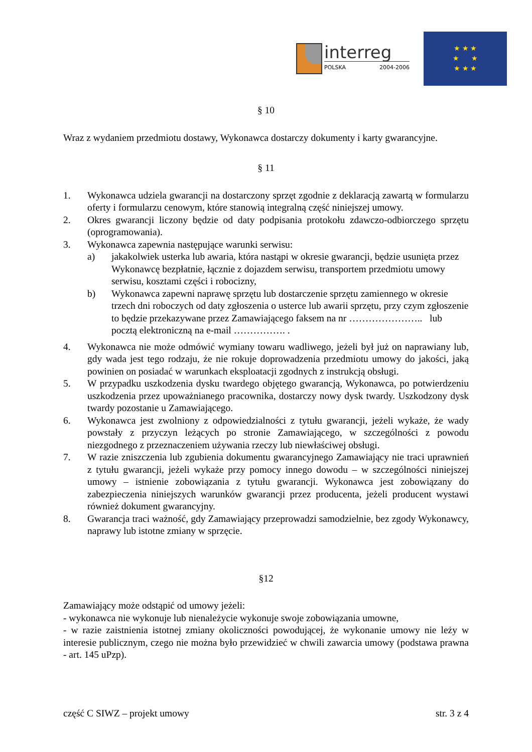interreg
POLSKA 2004-2006
★ ★ ★
★ ★
★ ★ ★
§ 10
Wraz z wydaniem przedmiotu dostawy, Wykonawca dostarczy dokumenty i karty gwarancyjne.
§ 11
1. Wykonawca udziela gwarancji na dostarczony sprzęt zgodnie z deklaracją zawartą w formularzu oferty i formularzu cenowym, które stanowią integralną część niniejszej umowy.
2. Okres gwarancji liczony będzie od daty podpisania protokołu zdawczo-odbiorczego sprzętu (oprogramowania).
3. Wykonawca zapewnia następujące warunki serwisu:
a) jakakolwiek usterka lub awaria, która nastąpi w okresie gwarancji, będzie usunięta przez Wykonawcę bezpłatnie, łącznie z dojazdem serwisu, transportem przedmiotu umowy serwisu, kosztami części i robocizny,
b) Wykonawca zapewni naprawę sprzętu lub dostarczenie sprzętu zamiennego w okresie trzech dni roboczych od daty zgłoszenia o usterce lub awarii sprzętu, przy czym zgłoszenie to będzie przekazywane przez Zamawiającego faksem na nr ………………….. lub pocztą elektroniczną na e-mail ……………. .
4. Wykonawca nie może odmówić wymiany towaru wadliwego, jeżeli był już on naprawiany lub, gdy wada jest tego rodzaju, że nie rokuje doprowadzenia przedmiotu umowy do jakości, jaką powinien on posiadać w warunkach eksploatacji zgodnych z instrukcją obsługi.
5. W przypadku uszkodzenia dysku twardego objętego gwarancją, Wykonawca, po potwierdzeniu uszkodzenia przez upoważnianego pracownika, dostarczy nowy dysk twardy. Uszkodzony dysk twardy pozostanie u Zamawiającego.
6. Wykonawca jest zwolniony z odpowiedzialności z tytułu gwarancji, jeżeli wykaże, że wady powstały z przyczyn leżących po stronie Zamawiającego, w szczególności z powodu niezgodnego z przeznaczeniem używania rzeczy lub niewłaściwej obsługi.
7. W razie zniszczenia lub zgubienia dokumentu gwarancyjnego Zamawiający nie traci uprawnień z tytułu gwarancji, jeżeli wykaże przy pomocy innego dowodu – w szczególności niniejszej umowy – istnienie zobowiązania z tytułu gwarancji. Wykonawca jest zobowiązany do zabezpieczenia niniejszych warunków gwarancji przez producenta, jeżeli producent wystawi również dokument gwarancyjny.
8. Gwarancja traci ważność, gdy Zamawiający przeprowadzi samodzielnie, bez zgody Wykonawcy, naprawy lub istotne zmiany w sprzęcie.
§12
Zamawiający może odstąpić od umowy jeżeli:
- wykonawca nie wykonuje lub nienależycie wykonuje swoje zobowiązania umowne,
- w razie zaistnienia istotnej zmiany okoliczności powodującej, że wykonanie umowy nie leży w interesie publicznym, czego nie można było przewidzieć w chwili zawarcia umowy (podstawa prawna - art. 145 uPzp).
część C SIWZ – projekt umowy str. 3 z 4